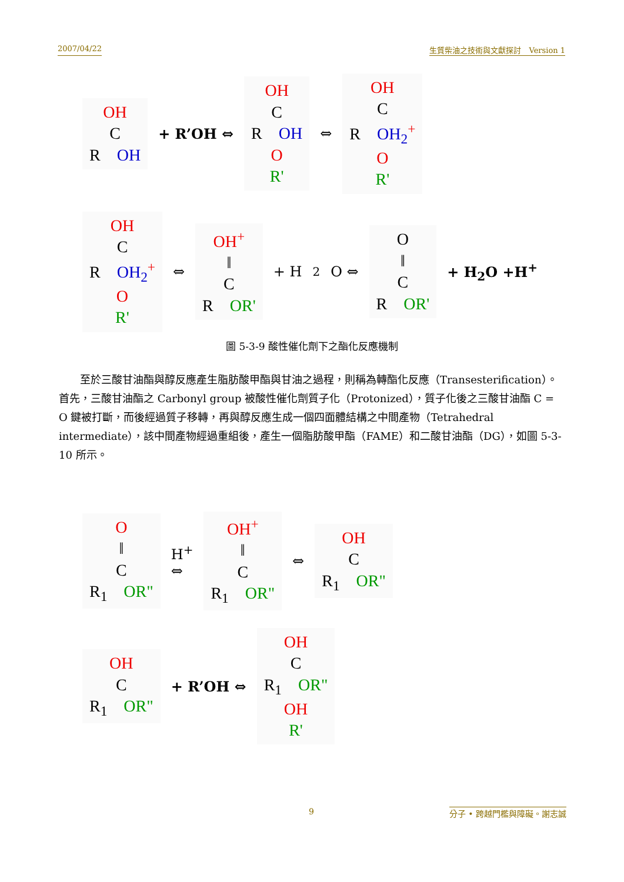2007/04/22 生質柴油之技術與文獻探討　Version 1
OH
C
R　OH
+ R’OH ⇔
OH
C
R　OH
O
R'
⇔
OH
C
R　OH<sub>2</sub><sup>+</sup>
O
R'
OH
C
R　OH<sub>2</sub><sup>+</sup>
O
R'
⇔
OH<sup>+</sup>
‖
C
R　OR'
+ H<sub>2</sub>O ⇔
O
‖
C
R　OR'
+ H<sub>2</sub>O +H<sup>+</sup>
圖 5-3-9 酸性催化劑下之酯化反應機制
至於三酸甘油酯與醇反應產生脂肪酸甲酯與甘油之過程，則稱為轉酯化反應（Transesterification）。首先，三酸甘油酯之 Carbonyl group 被酸性催化劑質子化（Protonized），質子化後之三酸甘油酯 C = O 鍵被打斷，而後經過質子移轉，再與醇反應生成一個四面體結構之中間產物（Tetrahedral intermediate），該中間產物經過重組後，產生一個脂肪酸甲酯（FAME）和二酸甘油酯（DG），如圖 5-3-10 所示。
O
‖
C
R<sub>1</sub>　OR"
H<sup>+</sup>
⇔
OH<sup>+</sup>
‖
C
R<sub>1</sub>　OR"
⇔
OH
C
R<sub>1</sub>　OR"
OH
C
R<sub>1</sub>　OR"
+ R’OH ⇔
OH
C
R<sub>1</sub>　OR"
OH
R'
9 分子 • 跨越門檻與障礙。謝志誠